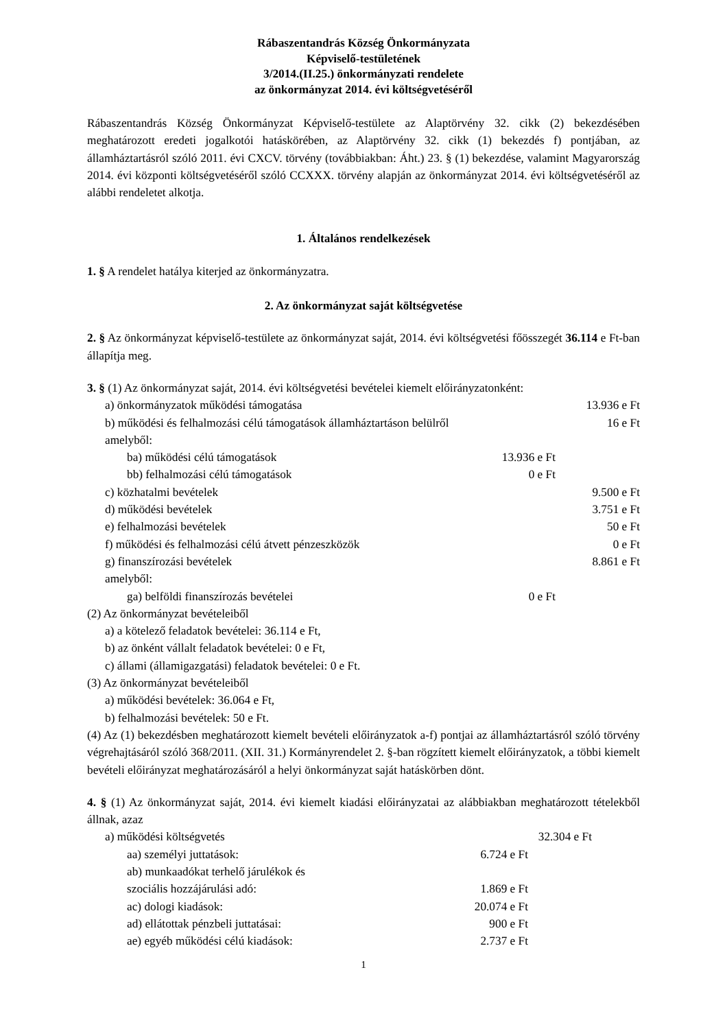Rábaszentandrás Község Önkormányzata
Képviselő-testületének
3/2014.(II.25.) önkormányzati rendelete
az önkormányzat 2014. évi költségvetéséről
Rábaszentandrás Község Önkormányzat Képviselő-testülete az Alaptörvény 32. cikk (2) bekezdésében meghatározott eredeti jogalkotói hatáskörében, az Alaptörvény 32. cikk (1) bekezdés f) pontjában, az államháztartásról szóló 2011. évi CXCV. törvény (továbbiakban: Áht.) 23. § (1) bekezdése, valamint Magyarország 2014. évi központi költségvetéséről szóló CCXXX. törvény alapján az önkormányzat 2014. évi költségvetéséről az alábbi rendeletet alkotja.
1. Általános rendelkezések
1. § A rendelet hatálya kiterjed az önkormányzatra.
2. Az önkormányzat saját költségvetése
2. § Az önkormányzat képviselő-testülete az önkormányzat saját, 2014. évi költségvetési főösszegét 36.114 e Ft-ban állapítja meg.
3. § (1) Az önkormányzat saját, 2014. évi költségvetési bevételei kiemelt előirányzatonként:
a) önkormányzatok működési támogatása 13.936 e Ft
b) működési és felhalmozási célú támogatások államháztartáson belülről 16 e Ft
amelyből:
ba) működési célú támogatások 13.936 e Ft
bb) felhalmozási célú támogatások 0 e Ft
c) közhatalmi bevételek 9.500 e Ft
d) működési bevételek 3.751 e Ft
e) felhalmozási bevételek 50 e Ft
f) működési és felhalmozási célú átvett pénzeszközök 0 e Ft
g) finanszírozási bevételek 8.861 e Ft
amelyből:
ga) belföldi finanszírozás bevételei 0 e Ft
(2) Az önkormányzat bevételeiből
a) a kötelező feladatok bevételei: 36.114 e Ft,
b) az önként vállalt feladatok bevételei: 0 e Ft,
c) állami (államigazgatási) feladatok bevételei: 0 e Ft.
(3) Az önkormányzat bevételeiből
a) működési bevételek: 36.064 e Ft,
b) felhalmozási bevételek: 50 e Ft.
(4) Az (1) bekezdésben meghatározott kiemelt bevételi előirányzatok a-f) pontjai az államháztartásról szóló törvény végrehajtásáról szóló 368/2011. (XII. 31.) Kormányrendelet 2. §-ban rögzített kiemelt előirányzatok, a többi kiemelt bevételi előirányzat meghatározásáról a helyi önkormányzat saját hatáskörben dönt.
4. § (1) Az önkormányzat saját, 2014. évi kiemelt kiadási előirányzatai az alábbiakban meghatározott tételekből állnak, azaz
a) működési költségvetés 32.304 e Ft
aa) személyi juttatások: 6.724 e Ft
ab) munkaadókat terhelő járulékok és
szociális hozzájárulási adó: 1.869 e Ft
ac) dologi kiadások: 20.074 e Ft
ad) ellátottak pénzbeli juttatásai: 900 e Ft
ae) egyéb működési célú kiadások: 2.737 e Ft
1